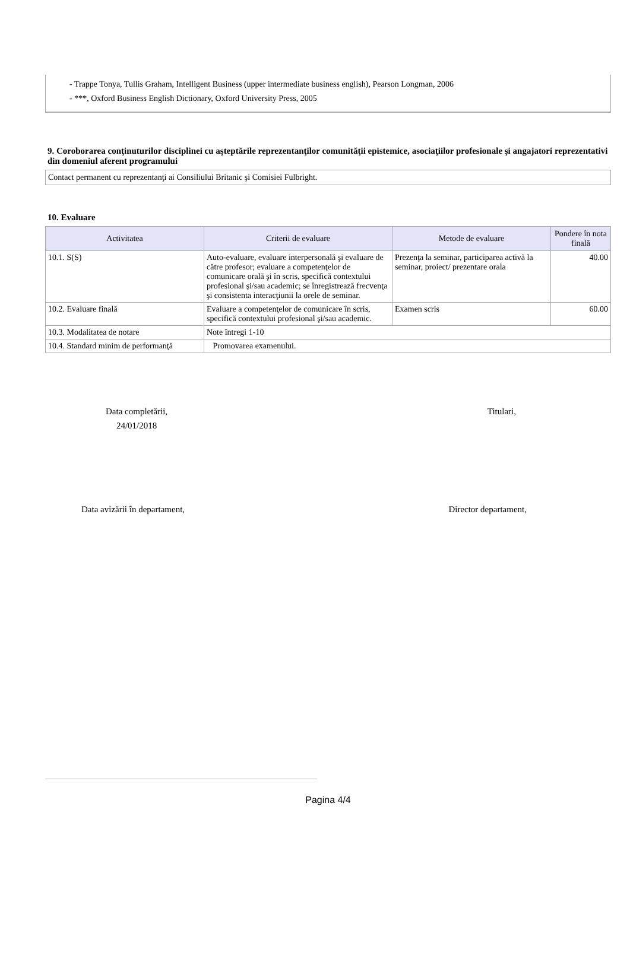- Trappe Tonya, Tullis Graham, Intelligent Business (upper intermediate business english), Pearson Longman, 2006
- ***, Oxford Business English Dictionary, Oxford University Press, 2005
9. Coroborarea conţinuturilor disciplinei cu aşteptările reprezentanţilor comunităţii epistemice, asociaţiilor profesionale şi angajatori reprezentativi din domeniul aferent programului
Contact permanent cu reprezentanţi ai Consiliului Britanic şi Comisiei Fulbright.
10. Evaluare
| Activitatea | Criterii de evaluare | Metode de evaluare | Pondere în nota finală |
| --- | --- | --- | --- |
| 10.1. S(S) | Auto-evaluare, evaluare interpersonală şi evaluare de către profesor; evaluare a competenţelor de comunicare orală şi în scris, specifică contextului profesional şi/sau academic; se înregistrează frecvenţa şi consistenta interacţiunii la orele de seminar. | Prezenţa la seminar, participarea activă la seminar, proiect/ prezentare orala | 40.00 |
| 10.2. Evaluare finală | Evaluare a competenţelor de comunicare în scris, specifică contextului profesional şi/sau academic. | Examen scris | 60.00 |
| 10.3. Modalitatea de notare | Note întregi 1-10 | | |
| 10.4. Standard minim de performanţă | Promovarea examenului. | | |
Data completării,
24/01/2018
Titulari,
Data avizării în departament, Director departament,
Pagina 4/4